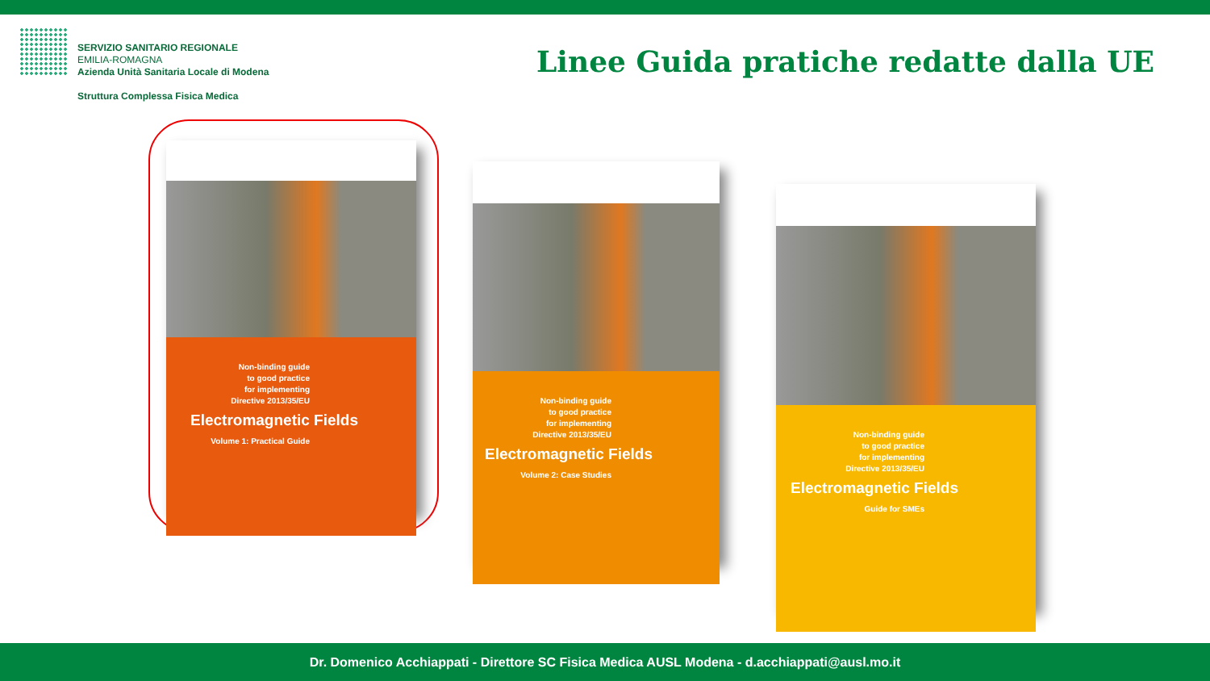SERVIZIO SANITARIO REGIONALE
EMILIA-ROMAGNA
Azienda Unità Sanitaria Locale di Modena
Struttura Complessa Fisica Medica
Linee Guida pratiche redatte dalla UE
Non-binding guide
to good practice
for implementing
Directive 2013/35/EU
Electromagnetic Fields
Volume 1: Practical Guide
Non-binding guide
to good practice
for implementing
Directive 2013/35/EU
Electromagnetic Fields
Volume 2: Case Studies
Non-binding guide
to good practice
for implementing
Directive 2013/35/EU
Electromagnetic Fields
Guide for SMEs
Dr. Domenico Acchiappati - Direttore SC Fisica Medica AUSL Modena - d.acchiappati@ausl.mo.it